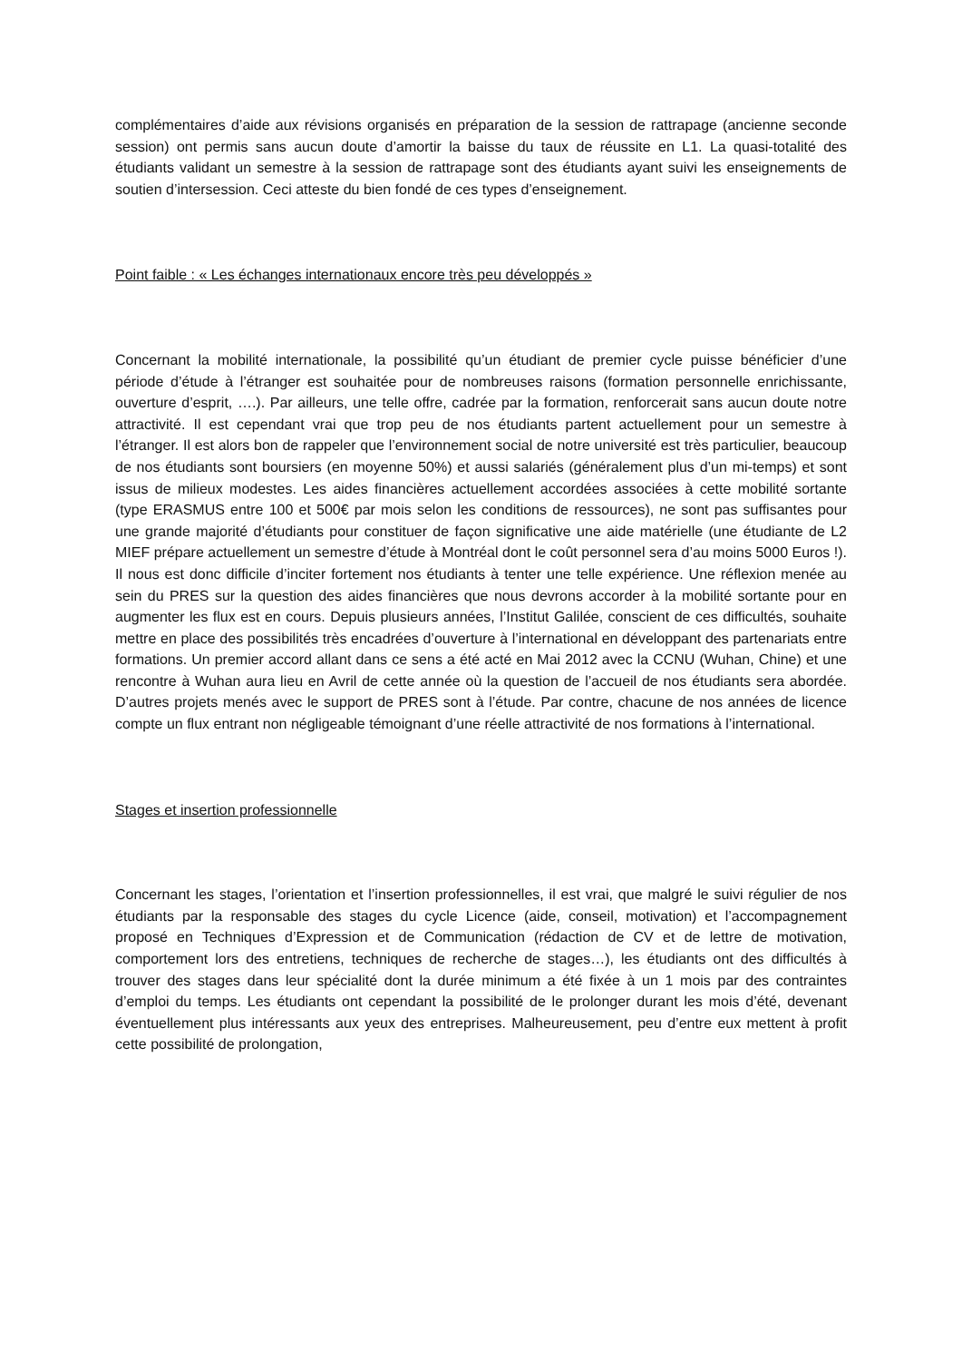complémentaires d’aide aux révisions organisés en préparation de la session de rattrapage (ancienne seconde session) ont permis sans aucun doute d’amortir la baisse du taux de réussite en L1. La quasi-totalité des étudiants validant un semestre à la session de rattrapage sont des étudiants ayant suivi les enseignements de soutien d’intersession. Ceci atteste du bien fondé de ces types d’enseignement.
Point faible : « Les échanges internationaux encore très peu développés »
Concernant la mobilité internationale, la possibilité qu’un étudiant de premier cycle puisse bénéficier d’une période d’étude à l’étranger est souhaitée pour de nombreuses raisons (formation personnelle enrichissante, ouverture d’esprit, ….). Par ailleurs, une telle offre, cadrée par la formation, renforcerait sans aucun doute notre attractivité. Il est cependant vrai que trop peu de nos étudiants partent actuellement pour un semestre à l’étranger. Il est alors bon de rappeler que l’environnement social de notre université est très particulier, beaucoup de nos étudiants sont boursiers (en moyenne 50%) et aussi salariés (généralement plus d’un mi-temps) et sont issus de milieux modestes. Les aides financières actuellement accordées associées à cette mobilité sortante (type ERASMUS entre 100 et 500€ par mois selon les conditions de ressources), ne sont pas suffisantes pour une grande majorité d’étudiants pour constituer de façon significative une aide matérielle (une étudiante de L2 MIEF prépare actuellement un semestre d’étude à Montréal dont le coût personnel sera d’au moins 5000 Euros !). Il nous est donc difficile d’inciter fortement nos étudiants à tenter une telle expérience. Une réflexion menée au sein du PRES sur la question des aides financières que nous devrons accorder à la mobilité sortante pour en augmenter les flux est en cours. Depuis plusieurs années, l’Institut Galilée, conscient de ces difficultés, souhaite mettre en place des possibilités très encadrées d’ouverture à l’international en développant des partenariats entre formations. Un premier accord allant dans ce sens a été acté en Mai 2012 avec la CCNU (Wuhan, Chine) et une rencontre à Wuhan aura lieu en Avril de cette année où la question de l’accueil de nos étudiants sera abordée. D’autres projets menés avec le support de PRES sont à l’étude. Par contre, chacune de nos années de licence compte un flux entrant non négligeable témoignant d’une réelle attractivité de nos formations à l’international.
Stages et insertion professionnelle
Concernant les stages, l’orientation et l’insertion professionnelles, il est vrai, que malgré le suivi régulier de nos étudiants par la responsable des stages du cycle Licence (aide, conseil, motivation) et l’accompagnement proposé en Techniques d’Expression et de Communication (rédaction de CV et de lettre de motivation, comportement lors des entretiens, techniques de recherche de stages…), les étudiants ont des difficultés à trouver des stages dans leur spécialité dont la durée minimum a été fixée à un 1 mois par des contraintes d’emploi du temps. Les étudiants ont cependant la possibilité de le prolonger durant les mois d’été, devenant éventuellement plus intéressants aux yeux des entreprises. Malheureusement, peu d’entre eux mettent à profit cette possibilité de prolongation,